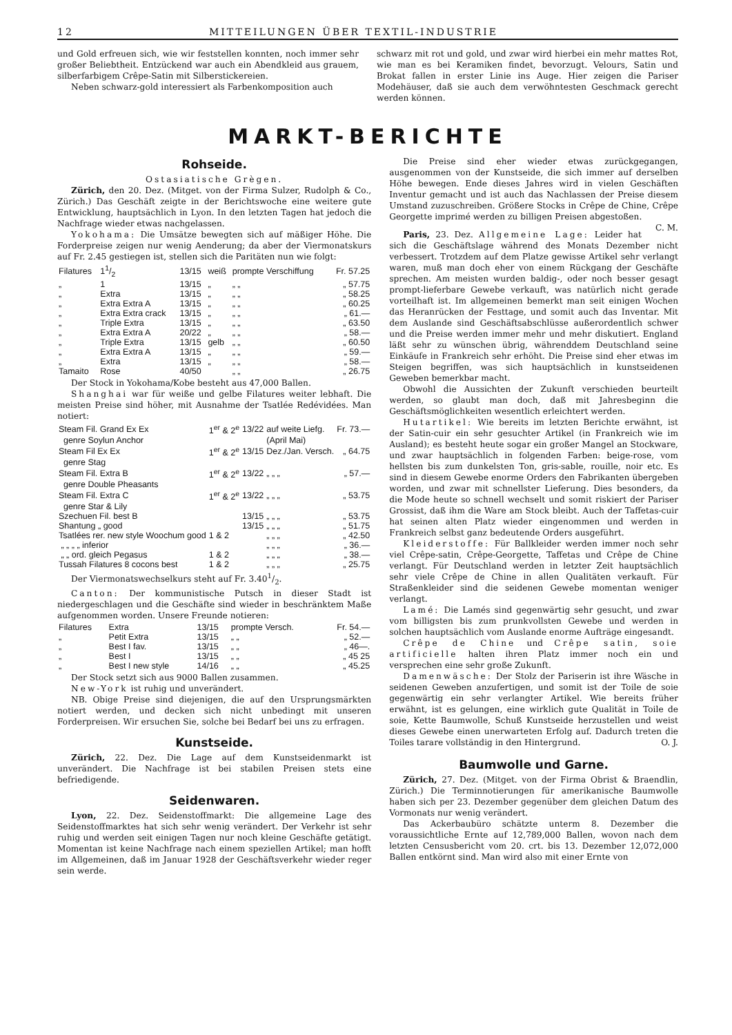12 MITTEILUNGEN ÜBER TEXTIL-INDUSTRIE
und Gold erfreuen sich, wie wir feststellen konnten, noch immer sehr großer Beliebtheit. Entzückend war auch ein Abendkleid aus grauem, silberfarbigem Crêpe-Satin mit Silberstickereien.
Neben schwarz-gold interessiert als Farbenkomposition auch
schwarz mit rot und gold, und zwar wird hierbei ein mehr mattes Rot, wie man es bei Keramiken findet, bevorzugt. Velours, Satin und Brokat fallen in erster Linie ins Auge. Hier zeigen die Pariser Modehäuser, daß sie auch dem verwöhntesten Geschmack gerecht werden können.
MARKT-BERICHTE
Rohseide.
Ostasiatische Grègen.
Zürich, den 20. Dez. (Mitget. von der Firma Sulzer, Rudolph & Co., Zürich.) Das Geschäft zeigte in der Berichtswoche eine weitere gute Entwicklung, hauptsächlich in Lyon. In den letzten Tagen hat jedoch die Nachfrage wieder etwas nachgelassen.
Yokohama: Die Umsätze bewegten sich auf mäßiger Höhe. Die Forderpreise zeigen nur wenig Aenderung; da aber der Viermonatskurs auf Fr. 2.45 gestiegen ist, stellen sich die Paritäten nun wie folgt:
| Filatures | 11/2 | 13/15 | weiß | prompte Verschiffung | Fr. 57.25 |
| „ | 1 | 13/15 | „ | „ „ | „ 57.75 |
| „ | Extra | 13/15 | „ | „ „ | „ 58.25 |
| „ | Extra Extra A | 13/15 | „ | „ „ | „ 60.25 |
| „ | Extra Extra crack | 13/15 | „ | „ „ | „ 61.— |
| „ | Triple Extra | 13/15 | „ | „ „ | „ 63.50 |
| „ | Extra Extra A | 20/22 | „ | „ „ | „ 58.— |
| „ | Triple Extra | 13/15 | gelb | „ „ | „ 60.50 |
| „ | Extra Extra A | 13/15 | „ | „ „ | „ 59.— |
| „ | Extra | 13/15 | „ | „ „ | „ 58.— |
| Tamaito | Rose | 40/50 | | „ „ | „ 26.75 |
Der Stock in Yokohama/Kobe besteht aus 47,000 Ballen.
Shanghai war für weiße und gelbe Filatures weiter lebhaft. Die meisten Preise sind höher, mit Ausnahme der Tsatlée Redévidées. Man notiert:
| Steam Fil. Grand Ex Ex | 1<sup>er</sup> & 2<sup>e</sup> | 13/22 | auf weite Liefg. | Fr. 73.— |
| genre Soylun Anchor | | | (April Mai) | |
| Steam Fil Ex Ex | 1<sup>er</sup> & 2<sup>e</sup> | 13/15 | Dez./Jan. Versch. | „ 64.75 |
| genre Stag | | | | |
| Steam Fil. Extra B | 1<sup>er</sup> & 2<sup>e</sup> | 13/22 | „ „ „ | „ 57.— |
| genre Double Pheasants | | | | |
| Steam Fil. Extra C | 1<sup>er</sup> & 2<sup>e</sup> | 13/22 | „ „ „ | „ 53.75 |
| genre Star & Lily | | | | |
| Szechuen Fil. best B | | 13/15 | „ „ „ | „ 53.75 |
| Shantung „ good | | 13/15 | „ „ „ | „ 51.75 |
| Tsatlées rer. new style Woochum good | 1 & 2 | | „ „ „ | „ 42.50 |
| „ „ „ „ inferior | | | „ „ „ | „ 36.— |
| „ „ ord. gleich Pegasus | 1 & 2 | | „ „ „ | „ 38.— |
| Tussah Filatures 8 cocons best | 1 & 2 | | „ „ „ | „ 25.75 |
Der Viermonatswechselkurs steht auf Fr. 3.401/2.
Canton: Der kommunistische Putsch in dieser Stadt ist niedergeschlagen und die Geschäfte sind wieder in beschränktem Maße aufgenommen worden. Unsere Freunde notieren:
| Filatures | Extra | 13/15 | prompte Versch. | Fr. 54.— |
| „ | Petit Extra | 13/15 | „ „ | „ 52.— |
| „ | Best I fav. | 13/15 | „ „ | „ 46—. |
| „ | Best I | 13/15 | „ „ | „ 45 25 |
| „ | Best I new style | 14/16 | „ „ | „ 45.25 |
Der Stock setzt sich aus 9000 Ballen zusammen.
New-York ist ruhig und unverändert.
NB. Obige Preise sind diejenigen, die auf den Ursprungsmärkten notiert werden, und decken sich nicht unbedingt mit unseren Forderpreisen. Wir ersuchen Sie, solche bei Bedarf bei uns zu erfragen.
Kunstseide.
Zürich, 22. Dez. Die Lage auf dem Kunstseidenmarkt ist unverändert. Die Nachfrage ist bei stabilen Preisen stets eine befriedigende.
Seidenwaren.
Lyon, 22. Dez. Seidenstoffmarkt: Die allgemeine Lage des Seidenstoffmarktes hat sich sehr wenig verändert. Der Verkehr ist sehr ruhig und werden seit einigen Tagen nur noch kleine Geschäfte getätigt. Momentan ist keine Nachfrage nach einem speziellen Artikel; man hofft im Allgemeinen, daß im Januar 1928 der Geschäftsverkehr wieder reger sein werde.
Die Preise sind eher wieder etwas zurückgegangen, ausgenommen von der Kunstseide, die sich immer auf derselben Höhe bewegen. Ende dieses Jahres wird in vielen Geschäften Inventur gemacht und ist auch das Nachlassen der Preise diesem Umstand zuzuschreiben. Größere Stocks in Crêpe de Chine, Crêpe Georgette imprimé werden zu billigen Preisen abgestoßen. C. M.
Paris, 23. Dez. Allgemeine Lage: Leider hat sich die Geschäftslage während des Monats Dezember nicht verbessert. Trotzdem auf dem Platze gewisse Artikel sehr verlangt waren, muß man doch eher von einem Rückgang der Geschäfte sprechen. Am meisten wurden baldig-, oder noch besser gesagt prompt-lieferbare Gewebe verkauft, was natürlich nicht gerade vorteilhaft ist. Im allgemeinen bemerkt man seit einigen Wochen das Heranrücken der Festtage, und somit auch das Inventar. Mit dem Auslande sind Geschäftsabschlüsse außerordentlich schwer und die Preise werden immer mehr und mehr diskutiert. England läßt sehr zu wünschen übrig, währenddem Deutschland seine Einkäufe in Frankreich sehr erhöht. Die Preise sind eher etwas im Steigen begriffen, was sich hauptsächlich in kunstseidenen Geweben bemerkbar macht.
Obwohl die Aussichten der Zukunft verschieden beurteilt werden, so glaubt man doch, daß mit Jahresbeginn die Geschäftsmöglichkeiten wesentlich erleichtert werden.
Hutartikel: Wie bereits im letzten Berichte erwähnt, ist der Satin-cuir ein sehr gesuchter Artikel (in Frankreich wie im Ausland); es besteht heute sogar ein großer Mangel an Stockware, und zwar hauptsächlich in folgenden Farben: beige-rose, vom hellsten bis zum dunkelsten Ton, gris-sable, rouille, noir etc. Es sind in diesem Gewebe enorme Orders den Fabrikanten übergeben worden, und zwar mit schnellster Lieferung. Dies besonders, da die Mode heute so schnell wechselt und somit riskiert der Pariser Grossist, daß ihm die Ware am Stock bleibt. Auch der Taffetas-cuir hat seinen alten Platz wieder eingenommen und werden in Frankreich selbst ganz bedeutende Orders ausgeführt.
Kleiderstoffe: Für Ballkleider werden immer noch sehr viel Crêpe-satin, Crêpe-Georgette, Taffetas und Crêpe de Chine verlangt. Für Deutschland werden in letzter Zeit hauptsächlich sehr viele Crêpe de Chine in allen Qualitäten verkauft. Für Straßenkleider sind die seidenen Gewebe momentan weniger verlangt.
Lamé: Die Lamés sind gegenwärtig sehr gesucht, und zwar vom billigsten bis zum prunkvollsten Gewebe und werden in solchen hauptsächlich vom Auslande enorme Aufträge eingesandt.
Crêpe de Chine und Crêpe satin, soie artificielle halten ihren Platz immer noch ein und versprechen eine sehr große Zukunft.
Damenwäsche: Der Stolz der Pariserin ist ihre Wäsche in seidenen Geweben anzufertigen, und somit ist der Toile de soie gegenwärtig ein sehr verlangter Artikel. Wie bereits früher erwähnt, ist es gelungen, eine wirklich gute Qualität in Toile de soie, Kette Baumwolle, Schuß Kunstseide herzustellen und weist dieses Gewebe einen unerwarteten Erfolg auf. Dadurch treten die Toiles tarare vollständig in den Hintergrund. O. J.
Baumwolle und Garne.
Zürich, 27. Dez. (Mitget. von der Firma Obrist & Braendlin, Zürich.) Die Terminnotierungen für amerikanische Baumwolle haben sich per 23. Dezember gegenüber dem gleichen Datum des Vormonats nur wenig verändert.
Das Ackerbaubüro schätzte unterm 8. Dezember die voraussichtliche Ernte auf 12,789,000 Ballen, wovon nach dem letzten Censusbericht vom 20. crt. bis 13. Dezember 12,072,000 Ballen entkörnt sind. Man wird also mit einer Ernte von